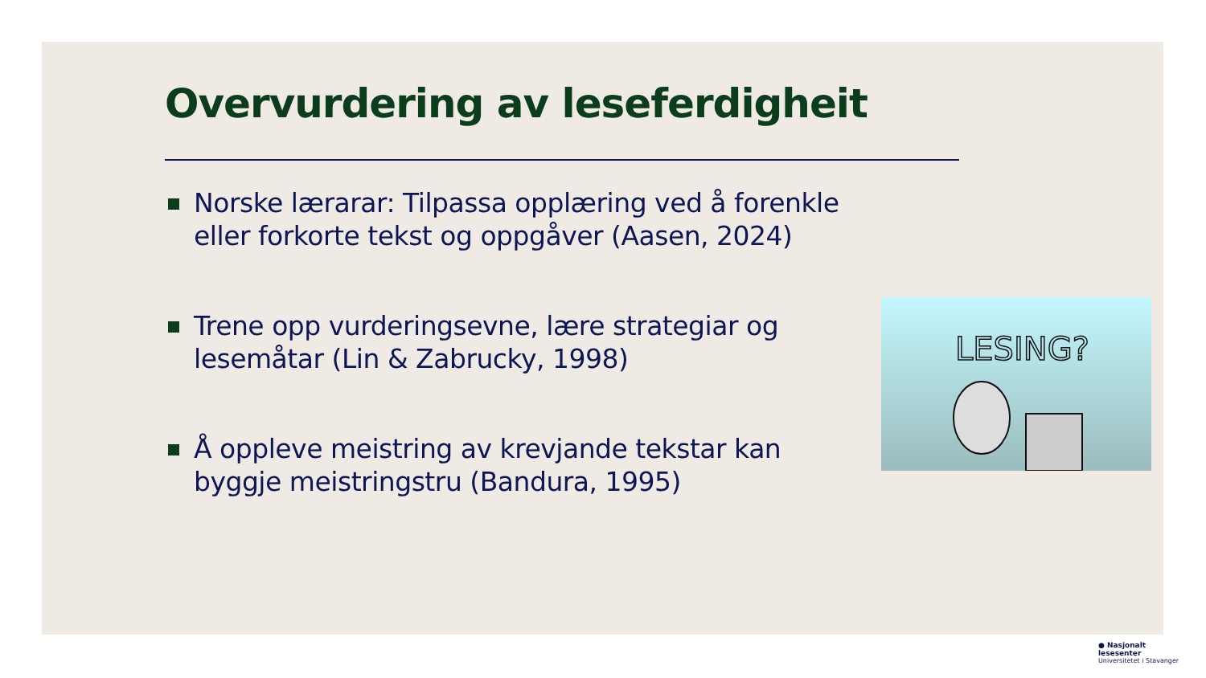Overvurdering av leseferdigheit
Norske lærarar: Tilpassa opplæring ved å forenkle eller forkorte tekst og oppgåver (Aasen, 2024)
Trene opp vurderingsevne, lære strategiar og lesemåtar (Lin & Zabrucky, 1998)
Å oppleve meistring av krevjande tekstar kan byggje meistringstru (Bandura, 1995)
LESING?
● Nasjonalt
lesesenter
Universitetet i Stavanger